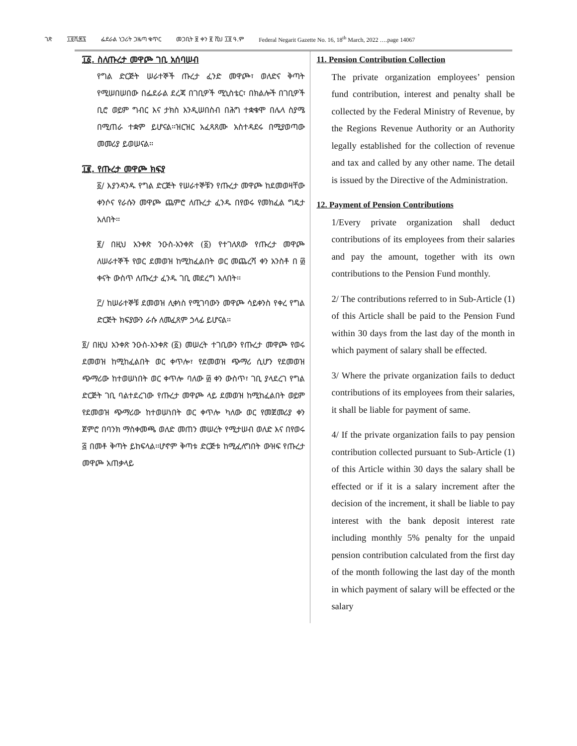ገጽ ፲፬ሺ፷፯ ፌደራል ነጋሪት ጋዜጣ ቁጥር መጋቢት ፱ ቀን ፪ ሺህ ፲፬ ዓ.ም Federal Negarit Gazette No. 16, 18<sup>th</sup> March, 2022 ….page 14067
፲፩. ስለጡረታ መዋጮ ገቢ አሰባሠብ
የግል ድርጅት ሠራተኞች ጡረታ ፈንድ መዋጮ፣ ወለድና ቅጣት የሚሠበሠበው በፌደራል ደረጃ በገቢዎች ሚኒስቴር፣ በክልሎች በገቢዎች ቢሮ ወይም ግብር እና ታክስ እንዲሠበስብ በሕግ ተቋቁሞ በሌላ ስያሜ በሚጠራ ተቋም ይሆናል፡፡ዝርዝር አፈጻጸሙ አስተዳደሩ በሚያወጣው መመሪያ ይወሠናል፡፡
፲፪. የጡረታ መዋጮ ክፍያ
፩/ እያንዳንዱ የግል ድርጅት የሠራተኞቹን የጡረታ መዋጮ ከደመወዛቸው ቀንሶና የራሱን መዋጮ ጨምሮ ለጡረታ ፈንዱ በየወሩ የመክፈል ግዴታ አለበት፡፡
፪/ በዚህ አንቀጽ ንዑስ-አንቀጽ (፩) የተገለጸው የጡረታ መዋጮ ለሠራተኞች የወር ደመወዝ ከሚከፈልበት ወር መጨረሻ ቀን አንስቶ በ ፴ ቀናት ውስጥ ለጡረታ ፈንዱ ገቢ መደረግ አለበት፡፡
፫/ ከሠራተኞቹ ደመወዝ ሊቀነስ የሚገባውን መዋጮ ሳይቀንስ የቀረ የግል ድርጅት ክፍያውን ራሱ ለመፈጸም ኃላፊ ይሆናል፡፡
፬/ በዚህ አንቀጽ ንዑስ-አንቀጽ (፩) መሠረት ተገቢውን የጡረታ መዋጮ የወሩ ደመወዝ ከሚከፈልበት ወር ቀጥሎ፣ የደመወዝ ጭማሪ ሲሆን የደመወዝ ጭማሪው ከተወሠነበት ወር ቀጥሎ ባለው ፴ ቀን ውስጥ፣ ገቢ ያላደረገ የግል ድርጅት ገቢ ባልተደረገው የጡረታ መዋጮ ላይ ደመወዝ ከሚከፈልበት ወይም የደመወዝ ጭማሪው ከተወሠነበት ወር ቀጥሎ ካለው ወር የመጀመሪያ ቀን ጀምሮ በባንክ ማስቀመጫ ወለድ መጠን መሠረት የሚታሠብ ወለድ እና በየወሩ ፭ በመቶ ቅጣት ይከፍላል፡፡ሆኖም ቅጣቱ ድርጅቱ ከሚፈለግበት ውዝፍ የጡረታ መዋጮ አጠቃላይ
11. Pension Contribution Collection
The private organization employees’ pension fund contribution, interest and penalty shall be collected by the Federal Ministry of Revenue, by the Regions Revenue Authority or an Authority legally established for the collection of revenue and tax and called by any other name. The detail is issued by the Directive of the Administration.
12. Payment of Pension Contributions
1/Every private organization shall deduct contributions of its employees from their salaries and pay the amount, together with its own contributions to the Pension Fund monthly.
2/ The contributions referred to in Sub-Article (1) of this Article shall be paid to the Pension Fund within 30 days from the last day of the month in which payment of salary shall be effected.
3/ Where the private organization fails to deduct contributions of its employees from their salaries, it shall be liable for payment of same.
4/ If the private organization fails to pay pension contribution collected pursuant to Sub-Article (1) of this Article within 30 days the salary shall be effected or if it is a salary increment after the decision of the increment, it shall be liable to pay interest with the bank deposit interest rate including monthly 5% penalty for the unpaid pension contribution calculated from the first day of the month following the last day of the month in which payment of salary will be effected or the salary